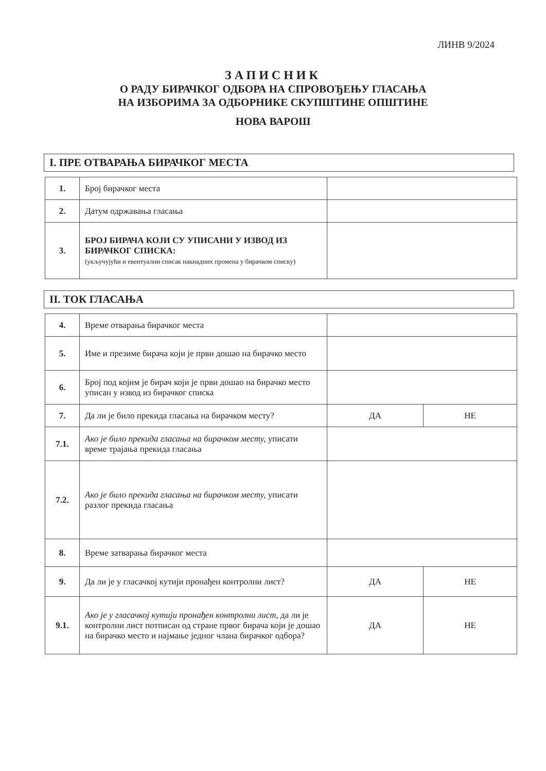ЛИНВ 9/2024
ЗАПИСНИК
О РАДУ БИРАЧКОГ ОДБОРА НА СПРОВОЂЕЊУ ГЛАСАЊА
НА ИЗБОРИМА ЗА ОДБОРНИКЕ СКУПШТИНЕ ОПШТИНЕ
НОВА ВАРОШ
I. ПРЕ ОТВАРАЊА БИРАЧКОГ МЕСТА
| 1. | Број бирачког места | |
| 2. | Датум одржавања гласања | |
| 3. | БРОЈ БИРАЧА КОЈИ СУ УПИСАНИ У ИЗВОД ИЗ БИРАЧКОГ СПИСКА: (укључујући и евентуални списак накнадних промена у бирачком списку) | |
II. ТОК ГЛАСАЊА
| 4. | Време отварања бирачког места | | |
| 5. | Име и презиме бирача који је први дошао на бирачко место | | |
| 6. | Број под којим је бирач који је први дошао на бирачко место уписан у извод из бирачког списка | | |
| 7. | Да ли је било прекида гласања на бирачком месту? | ДА | НЕ |
| 7.1. | Ако је било прекида гласања на бирачком месту, уписати време трајања прекида гласања | | |
| 7.2. | Ако је било прекида гласања на бирачком месту, уписати разлог прекида гласања | | |
| 8. | Време затварања бирачког места | | |
| 9. | Да ли је у гласачкој кутији пронађен контролни лист? | ДА | НЕ |
| 9.1. | Ако је у гласачкој кутији пронађен контролни лист , да ли је контролни лист потписан од стране првог бирача који је дошао на бирачко место и најмање једног члана бирачког одбора? | ДА | НЕ |